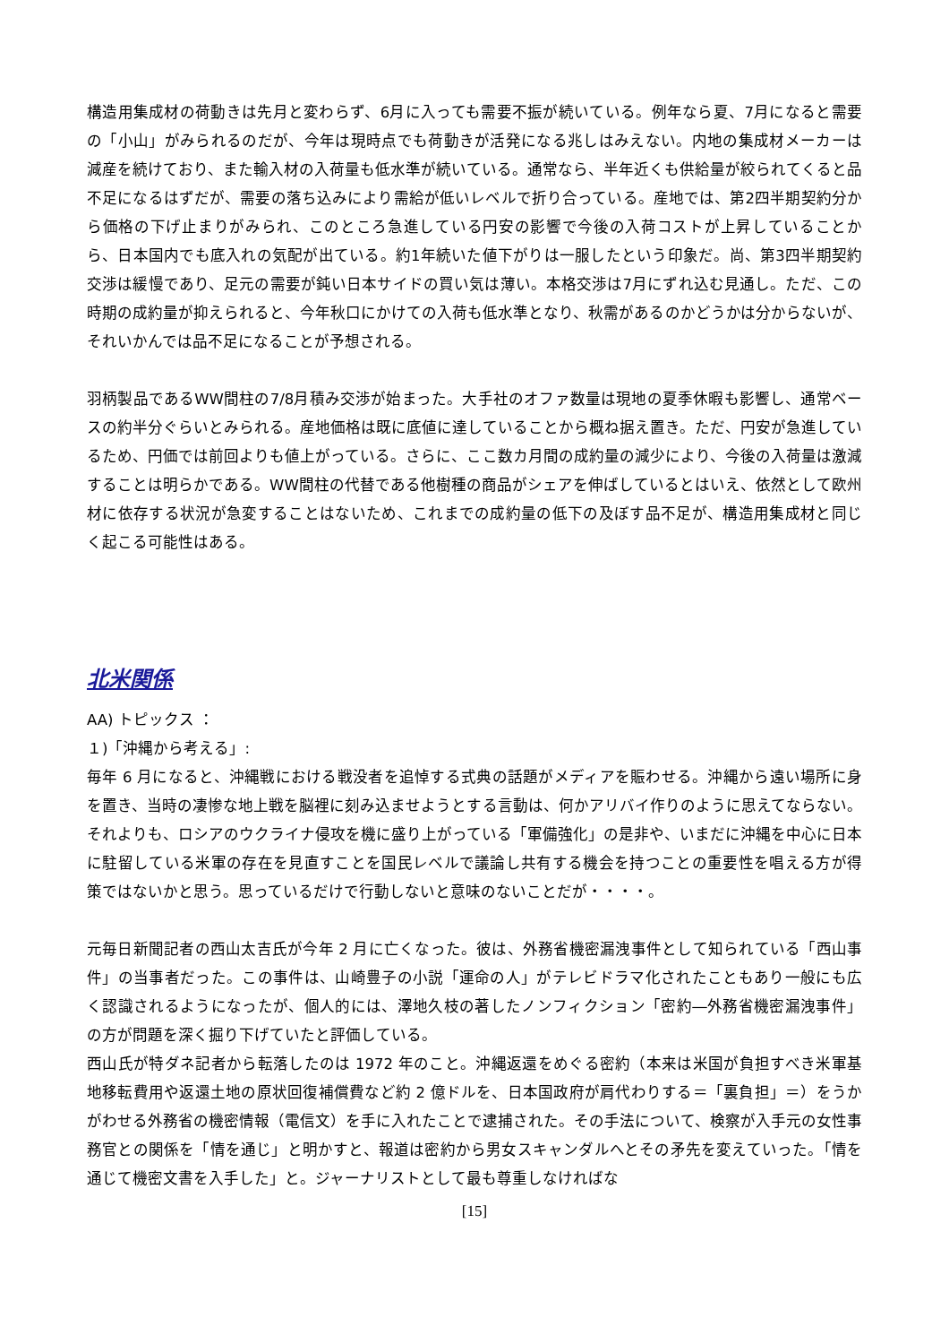構造用集成材の荷動きは先月と変わらず、6月に入っても需要不振が続いている。例年なら夏、7月になると需要の「小山」がみられるのだが、今年は現時点でも荷動きが活発になる兆しはみえない。内地の集成材メーカーは減産を続けており、また輸入材の入荷量も低水準が続いている。通常なら、半年近くも供給量が絞られてくると品不足になるはずだが、需要の落ち込みにより需給が低いレベルで折り合っている。産地では、第2四半期契約分から価格の下げ止まりがみられ、このところ急進している円安の影響で今後の入荷コストが上昇していることから、日本国内でも底入れの気配が出ている。約1年続いた値下がりは一服したという印象だ。尚、第3四半期契約交渉は緩慢であり、足元の需要が鈍い日本サイドの買い気は薄い。本格交渉は7月にずれ込む見通し。ただ、この時期の成約量が抑えられると、今年秋口にかけての入荷も低水準となり、秋需があるのかどうかは分からないが、それいかんでは品不足になることが予想される。
羽柄製品であるWW間柱の7/8月積み交渉が始まった。大手社のオファ数量は現地の夏季休暇も影響し、通常ベースの約半分ぐらいとみられる。産地価格は既に底値に達していることから概ね据え置き。ただ、円安が急進しているため、円価では前回よりも値上がっている。さらに、ここ数カ月間の成約量の減少により、今後の入荷量は激減することは明らかである。WW間柱の代替である他樹種の商品がシェアを伸ばしているとはいえ、依然として欧州材に依存する状況が急変することはないため、これまでの成約量の低下の及ぼす品不足が、構造用集成材と同じく起こる可能性はある。
北米関係
AA) トピックス ：
１)「沖縄から考える」:
毎年 6 月になると、沖縄戦における戦没者を追悼する式典の話題がメディアを賑わせる。沖縄から遠い場所に身を置き、当時の凄惨な地上戦を脳裡に刻み込ませようとする言動は、何かアリバイ作りのように思えてならない。それよりも、ロシアのウクライナ侵攻を機に盛り上がっている「軍備強化」の是非や、いまだに沖縄を中心に日本に駐留している米軍の存在を見直すことを国民レベルで議論し共有する機会を持つことの重要性を唱える方が得策ではないかと思う。思っているだけで行動しないと意味のないことだが・・・・。
元毎日新聞記者の西山太吉氏が今年 2 月に亡くなった。彼は、外務省機密漏洩事件として知られている「西山事件」の当事者だった。この事件は、山崎豊子の小説「運命の人」がテレビドラマ化されたこともあり一般にも広く認識されるようになったが、個人的には、澤地久枝の著したノンフィクション「密約―外務省機密漏洩事件」の方が問題を深く掘り下げていたと評価している。
西山氏が特ダネ記者から転落したのは 1972 年のこと。沖縄返還をめぐる密約（本来は米国が負担すべき米軍基地移転費用や返還土地の原状回復補償費など約 2 億ドルを、日本国政府が肩代わりする＝「裏負担」＝）をうかがわせる外務省の機密情報（電信文）を手に入れたことで逮捕された。その手法について、検察が入手元の女性事務官との関係を「情を通じ」と明かすと、報道は密約から男女スキャンダルへとその矛先を変えていった。「情を通じて機密文書を入手した」と。ジャーナリストとして最も尊重しなければな
[15]